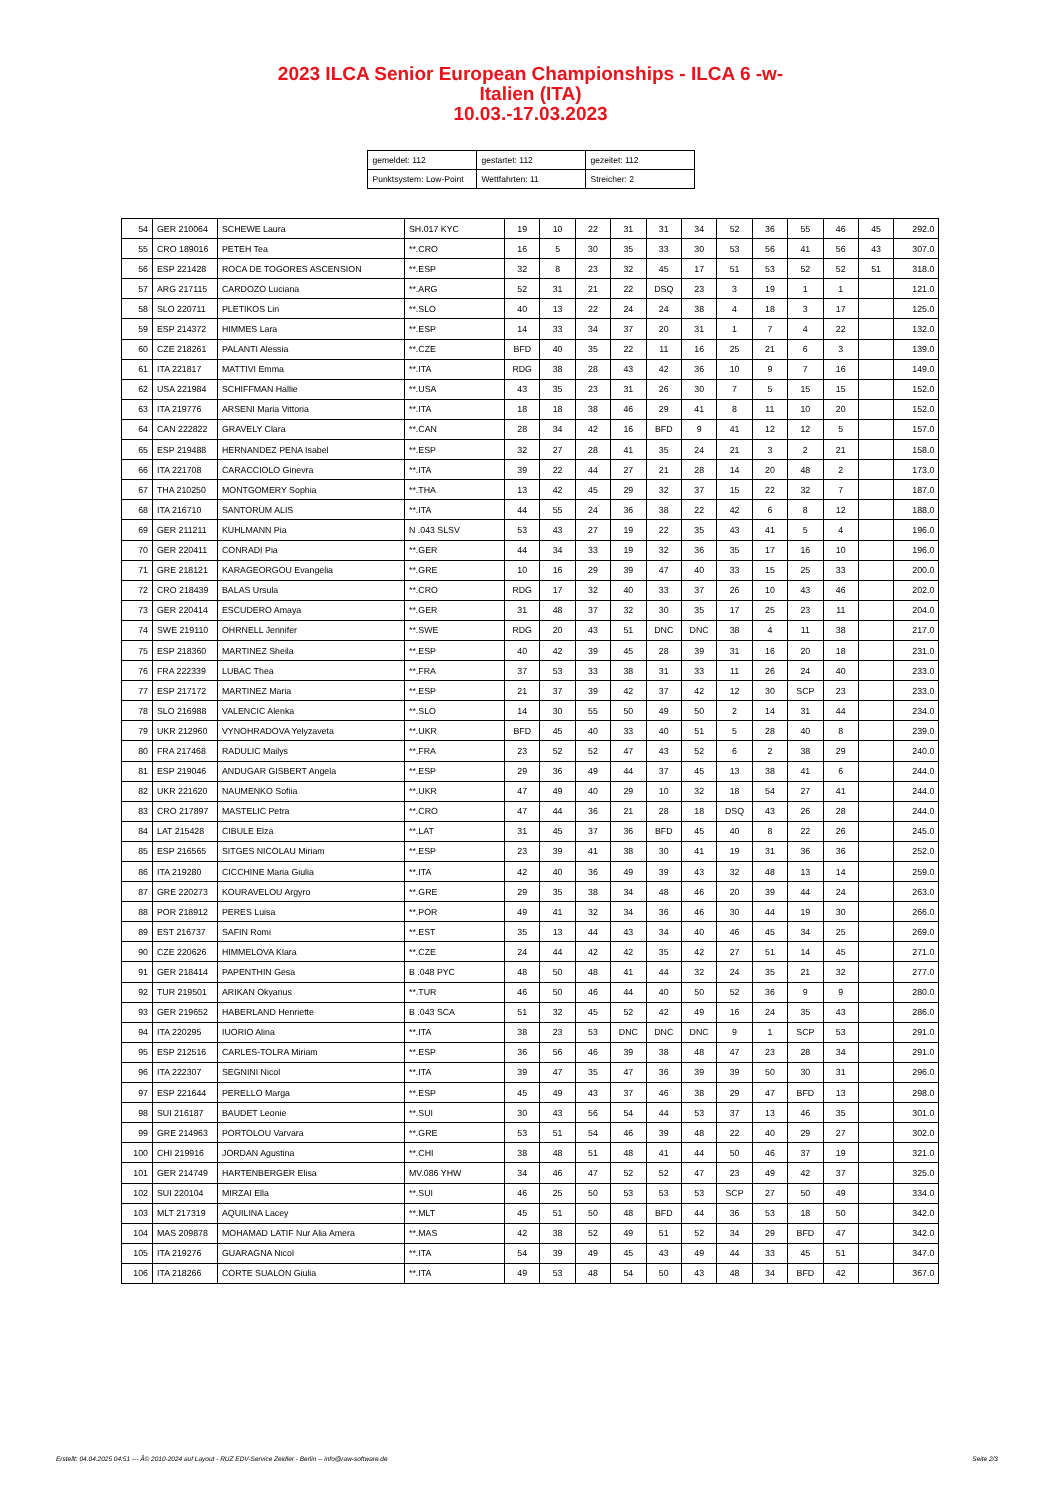2023 ILCA Senior European Championships - ILCA 6 -w-
Italien (ITA)
10.03.-17.03.2023
| gemeldet: 112 | gestartet: 112 | gezeitet: 112 |
| Punktsystem: Low-Point | Wettfahrten: 11 | Streicher: 2 |
| 54 | GER 210064 | SCHEWE Laura | SH.017 KYC | 19 | 10 | 22 | 31 | 31 | 34 | 52 | 36 | 55 | 46 | 45 | 292.0 |
| 55 | CRO 189016 | PETEH Tea | **.CRO | 16 | 5 | 30 | 35 | 33 | 30 | 53 | 56 | 41 | 56 | 43 | 307.0 |
| 56 | ESP 221428 | ROCA DE TOGORES ASCENSION | **.ESP | 32 | 8 | 23 | 32 | 45 | 17 | 51 | 53 | 52 | 52 | 51 | 318.0 |
| 57 | ARG 217115 | CARDOZO Luciana | **.ARG | 52 | 31 | 21 | 22 | DSQ | 23 | 3 | 19 | 1 | 1 | | 121.0 |
| 58 | SLO 220711 | PLETIKOS Lin | **.SLO | 40 | 13 | 22 | 24 | 24 | 38 | 4 | 18 | 3 | 17 | | 125.0 |
| 59 | ESP 214372 | HIMMES Lara | **.ESP | 14 | 33 | 34 | 37 | 20 | 31 | 1 | 7 | 4 | 22 | | 132.0 |
| 60 | CZE 218261 | PALANTI Alessia | **.CZE | BFD | 40 | 35 | 22 | 11 | 16 | 25 | 21 | 6 | 3 | | 139.0 |
| 61 | ITA 221817 | MATTIVI Emma | **.ITA | RDG | 38 | 28 | 43 | 42 | 36 | 10 | 9 | 7 | 16 | | 149.0 |
| 62 | USA 221984 | SCHIFFMAN Hallie | **.USA | 43 | 35 | 23 | 31 | 26 | 30 | 7 | 5 | 15 | 15 | | 152.0 |
| 63 | ITA 219776 | ARSENI Maria Vittoria | **.ITA | 18 | 18 | 38 | 46 | 29 | 41 | 8 | 11 | 10 | 20 | | 152.0 |
| 64 | CAN 222822 | GRAVELY Clara | **.CAN | 28 | 34 | 42 | 16 | BFD | 9 | 41 | 12 | 12 | 5 | | 157.0 |
| 65 | ESP 219488 | HERNANDEZ PENA Isabel | **.ESP | 32 | 27 | 28 | 41 | 35 | 24 | 21 | 3 | 2 | 21 | | 158.0 |
| 66 | ITA 221708 | CARACCIOLO Ginevra | **.ITA | 39 | 22 | 44 | 27 | 21 | 28 | 14 | 20 | 48 | 2 | | 173.0 |
| 67 | THA 210250 | MONTGOMERY Sophia | **.THA | 13 | 42 | 45 | 29 | 32 | 37 | 15 | 22 | 32 | 7 | | 187.0 |
| 68 | ITA 216710 | SANTORUM ALIS | **.ITA | 44 | 55 | 24 | 36 | 38 | 22 | 42 | 6 | 8 | 12 | | 188.0 |
| 69 | GER 211211 | KUHLMANN Pia | N .043 SLSV | 53 | 43 | 27 | 19 | 22 | 35 | 43 | 41 | 5 | 4 | | 196.0 |
| 70 | GER 220411 | CONRADI Pia | **.GER | 44 | 34 | 33 | 19 | 32 | 36 | 35 | 17 | 16 | 10 | | 196.0 |
| 71 | GRE 218121 | KARAGEORGOU Evangelia | **.GRE | 10 | 16 | 29 | 39 | 47 | 40 | 33 | 15 | 25 | 33 | | 200.0 |
| 72 | CRO 218439 | BALAS Ursula | **.CRO | RDG | 17 | 32 | 40 | 33 | 37 | 26 | 10 | 43 | 46 | | 202.0 |
| 73 | GER 220414 | ESCUDERO Amaya | **.GER | 31 | 48 | 37 | 32 | 30 | 35 | 17 | 25 | 23 | 11 | | 204.0 |
| 74 | SWE 219110 | OHRNELL Jennifer | **.SWE | RDG | 20 | 43 | 51 | DNC | DNC | 38 | 4 | 11 | 38 | | 217.0 |
| 75 | ESP 218360 | MARTINEZ Sheila | **.ESP | 40 | 42 | 39 | 45 | 28 | 39 | 31 | 16 | 20 | 18 | | 231.0 |
| 76 | FRA 222339 | LUBAC Thea | **.FRA | 37 | 53 | 33 | 38 | 31 | 33 | 11 | 26 | 24 | 40 | | 233.0 |
| 77 | ESP 217172 | MARTINEZ Maria | **.ESP | 21 | 37 | 39 | 42 | 37 | 42 | 12 | 30 | SCP | 23 | | 233.0 |
| 78 | SLO 216988 | VALENCIC Alenka | **.SLO | 14 | 30 | 55 | 50 | 49 | 50 | 2 | 14 | 31 | 44 | | 234.0 |
| 79 | UKR 212960 | VYNOHRADOVA Yelyzaveta | **.UKR | BFD | 45 | 40 | 33 | 40 | 51 | 5 | 28 | 40 | 8 | | 239.0 |
| 80 | FRA 217468 | RADULIC Mailys | **.FRA | 23 | 52 | 52 | 47 | 43 | 52 | 6 | 2 | 38 | 29 | | 240.0 |
| 81 | ESP 219046 | ANDUGAR GISBERT Angela | **.ESP | 29 | 36 | 49 | 44 | 37 | 45 | 13 | 38 | 41 | 6 | | 244.0 |
| 82 | UKR 221620 | NAUMENKO Sofiia | **.UKR | 47 | 49 | 40 | 29 | 10 | 32 | 18 | 54 | 27 | 41 | | 244.0 |
| 83 | CRO 217897 | MASTELIC Petra | **.CRO | 47 | 44 | 36 | 21 | 28 | 18 | DSQ | 43 | 26 | 28 | | 244.0 |
| 84 | LAT 215428 | CIBULE Elza | **.LAT | 31 | 45 | 37 | 36 | BFD | 45 | 40 | 8 | 22 | 26 | | 245.0 |
| 85 | ESP 216565 | SITGES NICOLAU Miriam | **.ESP | 23 | 39 | 41 | 38 | 30 | 41 | 19 | 31 | 36 | 36 | | 252.0 |
| 86 | ITA 219280 | CICCHINE Maria Giulia | **.ITA | 42 | 40 | 36 | 49 | 39 | 43 | 32 | 48 | 13 | 14 | | 259.0 |
| 87 | GRE 220273 | KOURAVELOU Argyro | **.GRE | 29 | 35 | 38 | 34 | 48 | 46 | 20 | 39 | 44 | 24 | | 263.0 |
| 88 | POR 218912 | PERES Luisa | **.POR | 49 | 41 | 32 | 34 | 36 | 46 | 30 | 44 | 19 | 30 | | 266.0 |
| 89 | EST 216737 | SAFIN Romi | **.EST | 35 | 13 | 44 | 43 | 34 | 40 | 46 | 45 | 34 | 25 | | 269.0 |
| 90 | CZE 220626 | HIMMELOVA Klara | **.CZE | 24 | 44 | 42 | 42 | 35 | 42 | 27 | 51 | 14 | 45 | | 271.0 |
| 91 | GER 218414 | PAPENTHIN Gesa | B .048 PYC | 48 | 50 | 48 | 41 | 44 | 32 | 24 | 35 | 21 | 32 | | 277.0 |
| 92 | TUR 219501 | ARIKAN Okyanus | **.TUR | 46 | 50 | 46 | 44 | 40 | 50 | 52 | 36 | 9 | 9 | | 280.0 |
| 93 | GER 219652 | HABERLAND Henriette | B .043 SCA | 51 | 32 | 45 | 52 | 42 | 49 | 16 | 24 | 35 | 43 | | 286.0 |
| 94 | ITA 220295 | IUORIO Alina | **.ITA | 38 | 23 | 53 | DNC | DNC | DNC | 9 | 1 | SCP | 53 | | 291.0 |
| 95 | ESP 212516 | CARLES-TOLRA Miriam | **.ESP | 36 | 56 | 46 | 39 | 38 | 48 | 47 | 23 | 28 | 34 | | 291.0 |
| 96 | ITA 222307 | SEGNINI Nicol | **.ITA | 39 | 47 | 35 | 47 | 36 | 39 | 39 | 50 | 30 | 31 | | 296.0 |
| 97 | ESP 221644 | PERELLO Marga | **.ESP | 45 | 49 | 43 | 37 | 46 | 38 | 29 | 47 | BFD | 13 | | 298.0 |
| 98 | SUI 216187 | BAUDET Leonie | **.SUI | 30 | 43 | 56 | 54 | 44 | 53 | 37 | 13 | 46 | 35 | | 301.0 |
| 99 | GRE 214963 | PORTOLOU Varvara | **.GRE | 53 | 51 | 54 | 46 | 39 | 48 | 22 | 40 | 29 | 27 | | 302.0 |
| 100 | CHI 219916 | JORDAN Agustina | **.CHI | 38 | 48 | 51 | 48 | 41 | 44 | 50 | 46 | 37 | 19 | | 321.0 |
| 101 | GER 214749 | HARTENBERGER Elisa | MV.086 YHW | 34 | 46 | 47 | 52 | 52 | 47 | 23 | 49 | 42 | 37 | | 325.0 |
| 102 | SUI 220104 | MIRZAI Ella | **.SUI | 46 | 25 | 50 | 53 | 53 | 53 | SCP | 27 | 50 | 49 | | 334.0 |
| 103 | MLT 217319 | AQUILINA Lacey | **.MLT | 45 | 51 | 50 | 48 | BFD | 44 | 36 | 53 | 18 | 50 | | 342.0 |
| 104 | MAS 209878 | MOHAMAD LATIF Nur Alia Amera | **.MAS | 42 | 38 | 52 | 49 | 51 | 52 | 34 | 29 | BFD | 47 | | 342.0 |
| 105 | ITA 219276 | GUARAGNA Nicol | **.ITA | 54 | 39 | 49 | 45 | 43 | 49 | 44 | 33 | 45 | 51 | | 347.0 |
| 106 | ITA 218266 | CORTE SUALON Giulia | **.ITA | 49 | 53 | 48 | 54 | 50 | 43 | 48 | 34 | BFD | 42 | | 367.0 |
Erstellt: 04.04.2025 04:51 --- Â© 2010-2024 auf Layout - RUZ EDV-Service Zeidler - Berlin -- info@raw-software.de Seite 2/3